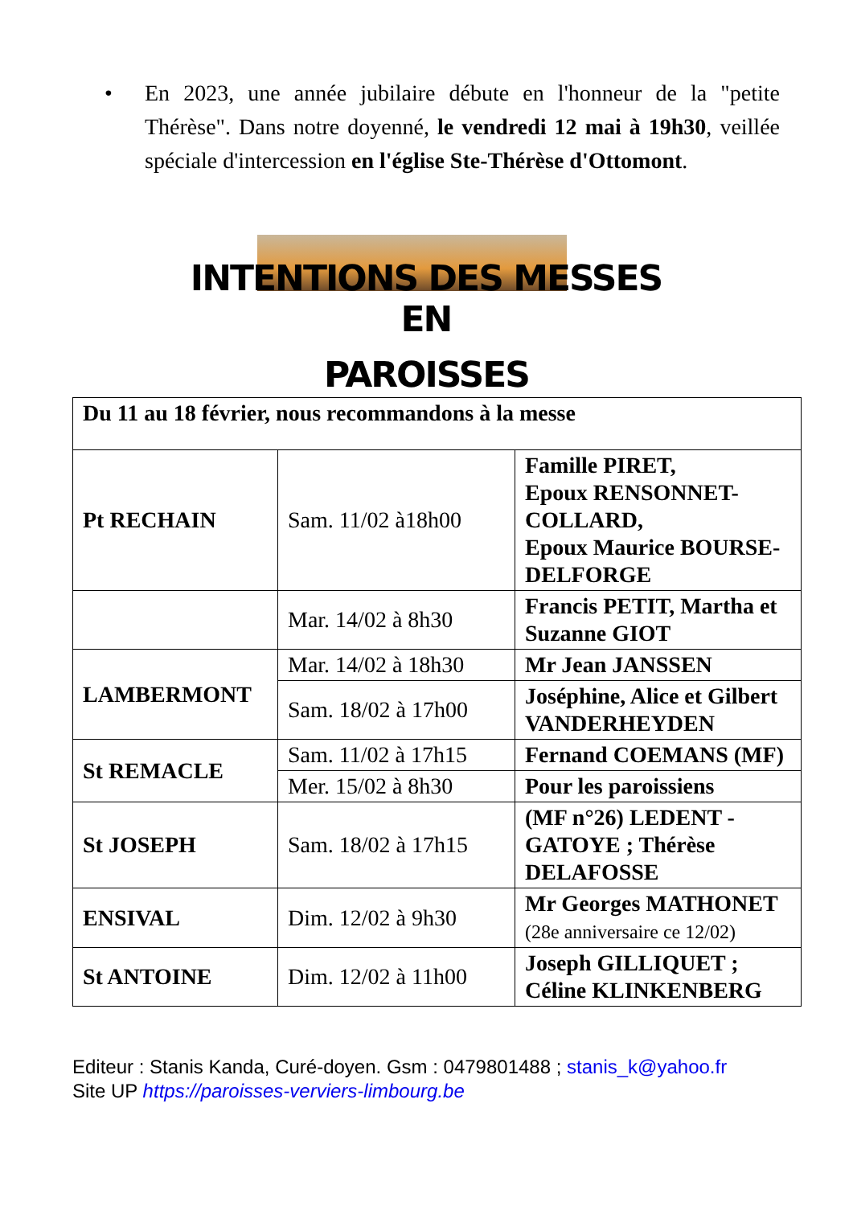• En 2023, une année jubilaire débute en l'honneur de la "petite Thérèse". Dans notre doyenné, le vendredi 12 mai à 19h30, veillée spéciale d'intercession en l'église Ste-Thérèse d'Ottomont.
INTENTIONS DES MESSES EN
PAROISSES
| Du 11 au 18 février, nous recommandons à la messe | | |
| Pt RECHAIN | Sam. 11/02 à18h00 | Famille PIRET, Epoux RENSONNET-COLLARD, Epoux Maurice BOURSE-DELFORGE |
| | Mar. 14/02 à 8h30 | Francis PETIT, Martha et Suzanne GIOT |
| LAMBERMONT | Mar. 14/02 à 18h30 | Mr Jean JANSSEN |
| | Sam. 18/02 à 17h00 | Joséphine, Alice et Gilbert VANDERHEYDEN |
| St REMACLE | Sam. 11/02 à 17h15 | Fernand COEMANS (MF) |
| | Mer. 15/02 à 8h30 | Pour les paroissiens |
| St JOSEPH | Sam. 18/02 à 17h15 | (MF n°26) LEDENT - GATOYE ; Thérèse DELAFOSSE |
| ENSIVAL | Dim. 12/02 à 9h30 | Mr Georges MATHONET (28e anniversaire ce 12/02) |
| St ANTOINE | Dim. 12/02 à 11h00 | Joseph GILLIQUET ; Céline KLINKENBERG |
Editeur : Stanis Kanda, Curé-doyen. Gsm : 0479801488 ; stanis_k@yahoo.fr
Site UP https://paroisses-verviers-limbourg.be